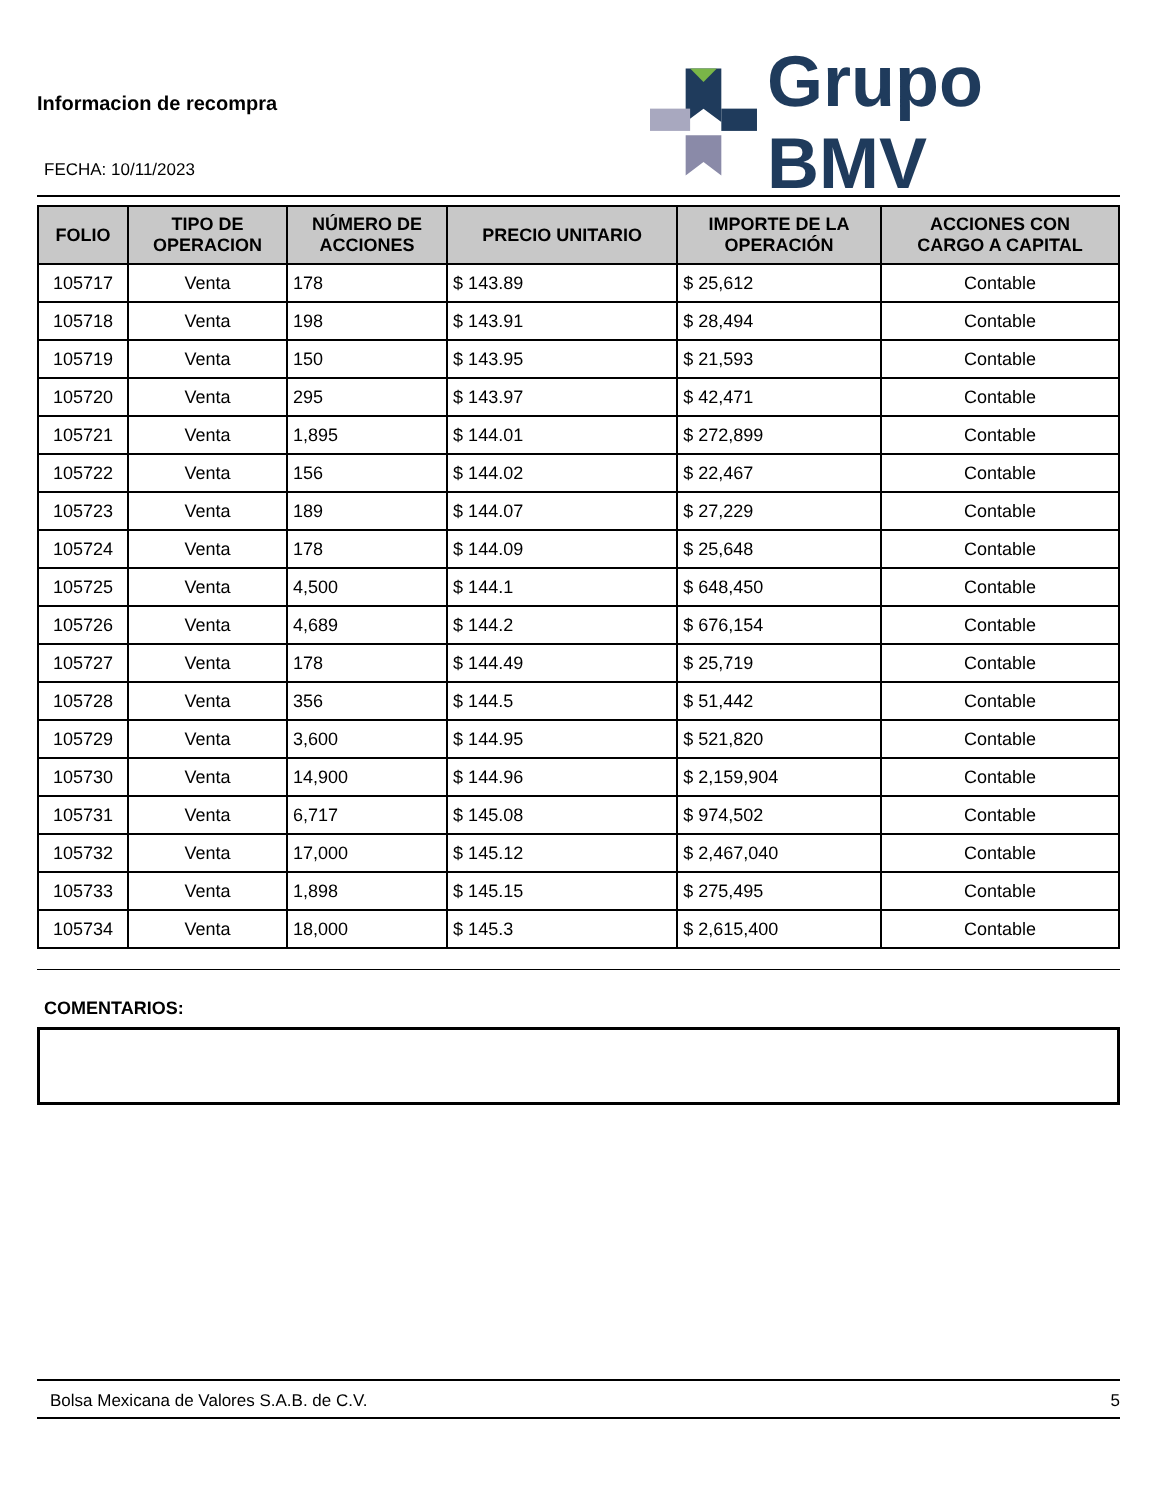Informacion de recompra
FECHA: 10/11/2023
Grupo BMV
| FOLIO | TIPO DE OPERACION | NÚMERO DE ACCIONES | PRECIO UNITARIO | IMPORTE DE LA OPERACIÓN | ACCIONES CON CARGO A CAPITAL |
| --- | --- | --- | --- | --- | --- |
| 105717 | Venta | 178 | $ 143.89 | $ 25,612 | Contable |
| 105718 | Venta | 198 | $ 143.91 | $ 28,494 | Contable |
| 105719 | Venta | 150 | $ 143.95 | $ 21,593 | Contable |
| 105720 | Venta | 295 | $ 143.97 | $ 42,471 | Contable |
| 105721 | Venta | 1,895 | $ 144.01 | $ 272,899 | Contable |
| 105722 | Venta | 156 | $ 144.02 | $ 22,467 | Contable |
| 105723 | Venta | 189 | $ 144.07 | $ 27,229 | Contable |
| 105724 | Venta | 178 | $ 144.09 | $ 25,648 | Contable |
| 105725 | Venta | 4,500 | $ 144.1 | $ 648,450 | Contable |
| 105726 | Venta | 4,689 | $ 144.2 | $ 676,154 | Contable |
| 105727 | Venta | 178 | $ 144.49 | $ 25,719 | Contable |
| 105728 | Venta | 356 | $ 144.5 | $ 51,442 | Contable |
| 105729 | Venta | 3,600 | $ 144.95 | $ 521,820 | Contable |
| 105730 | Venta | 14,900 | $ 144.96 | $ 2,159,904 | Contable |
| 105731 | Venta | 6,717 | $ 145.08 | $ 974,502 | Contable |
| 105732 | Venta | 17,000 | $ 145.12 | $ 2,467,040 | Contable |
| 105733 | Venta | 1,898 | $ 145.15 | $ 275,495 | Contable |
| 105734 | Venta | 18,000 | $ 145.3 | $ 2,615,400 | Contable |
COMENTARIOS:
Bolsa Mexicana de Valores S.A.B. de C.V. 5